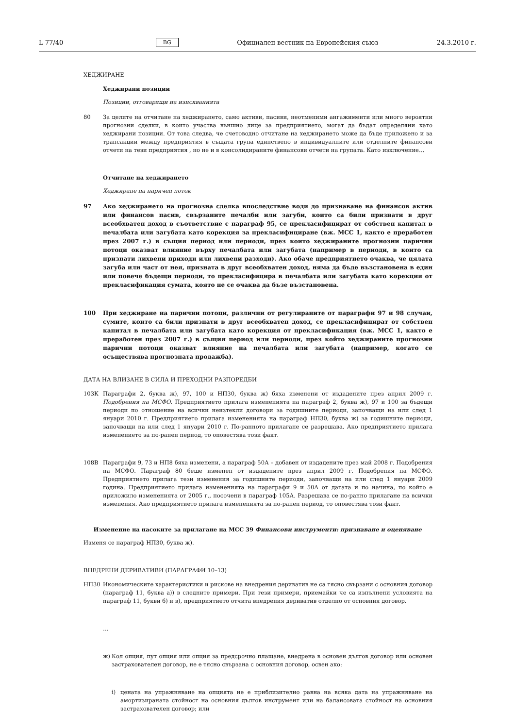L 77/40 BG Официален вестник на Европейския съюз 24.3.2010 г.
ХЕДЖИРАНЕ
Хеджирани позиции
Позиции, отговарящи на изискванията
80 За целите на отчитане на хеджирането, само активи, пасиви, неотменими ангажименти или много вероятни прогнозни сделки, в които участва външно лице за предприятието, могат да бъдат определяни като хеджирани позиции. От това следва, че счетоводно отчитане на хеджирането може да бъде приложено и за трансакции между предприятия в същата група единствено в индивидуалните или отделните финансови отчети на тези предприятия , но не и в консолидираните финансови отчети на групата. Като изключение…
Отчитане на хеджирането
Хеджиране на паричен поток
97 Ако хеджирането на прогнозна сделка впоследствие води до признаване на финансов актив или финансов пасив, свързаните печалби или загуби, които са били признати в друг всеобхватен доход в съответствие с параграф 95, се прекласифицират от собствен капитал в печалбата или загубата като корекция за прекласифициране (вж. МСС 1, както е преработен през 2007 г.) в същия период или периоди, през които хеджираните прогнозни парични потоци оказват влияние върху печалбата или загубата (например в периоди, в които са признати лихвени приходи или лихвени разходи). Ако обаче предприятието очаква, че цялата загуба или част от нея, призната в друг всеобхватен доход, няма да бъде възстановена в един или повече бъдещи периоди, то прекласифицира в печалбата или загубата като корекция от прекласификация сумата, която не се очаква да бъзе възстановена.
100 При хеджиране на парични потоци, различни от регулираните от параграфи 97 и 98 случаи, сумите, които са били признати в друг всеобхватен доход, се прекласифицират от собствен капитал в печалбата или загубата като корекция от прекласификация (вж. МСС 1, както е преработен през 2007 г.) в същия период или периоди, през който хеджираните прогнозни парични потоци оказват влияние на печалбата или загубата (например, когато се осъществява прогнозната продажба).
ДАТА НА ВЛИЗАНЕ В СИЛА И ПРЕХОДНИ РАЗПОРЕДБИ
103К Параграфи 2, буква ж), 97, 100 и НП30, буква ж) бяха изменени от издадените през април 2009 г. Подобрения на МСФО. Предприятието прилага измененията на параграф 2, буква ж), 97 и 100 за бъдещи периоди по отношение на всички неизтекли договори за годишните периоди, започващи на или след 1 януари 2010 г. Предприятието прилага измененията на параграф НП30, буква ж) за годишните периоди, започващи на или след 1 януари 2010 г. По-ранното прилагане се разрешава. Ако предприятието прилага изменението за по-ранен период, то оповестява този факт.
108В Параграфи 9, 73 и НП8 бяха изменени, а параграф 50А – добавен от издадените през май 2008 г. Подобрения на МСФО. Параграф 80 беше изменен от издадените през април 2009 г. Подобрения на МСФО. Предприятието прилага тези изменения за годишните периоди, започващи на или след 1 януари 2009 година. Предприятието прилага измененията на параграфи 9 и 50А от датата и по начина, по който е приложило измененията от 2005 г., посочени в параграф 105А. Разрешава се по-ранно прилагане на всички изменения. Ако предприятието прилага измененията за по-ранен период, то оповестява този факт.
Изменение на насоките за прилагане на МСС 39 Финансови инструменти: признаване и оценяване
Изменя се параграф НП30, буква ж).
ВНЕДРЕНИ ДЕРИВАТИВИ (ПАРАГРАФИ 10–13)
НП30 Икономическите характеристики и рискове на внедрения дериватив не са тясно свързани с основния договор (параграф 11, буква а)) в следните примери. При тези примери, приемайки че са изпълнени условията на параграф 11, букви б) и в), предприятието отчита внедрения дериватив отделно от основния договор.
…
ж) Кол опция, пут опция или опция за предсрочно плащане, внедрена в основен дългов договор или основен застрахователен договор, не е тясно свързана с основния договор, освен ако:
i) цената на упражняване на опцията не е приблизително равна на всяка дата на упражняване на амортизираната стойност на основния дългов инструмент или на балансовата стойност на основния застрахователен договор; или